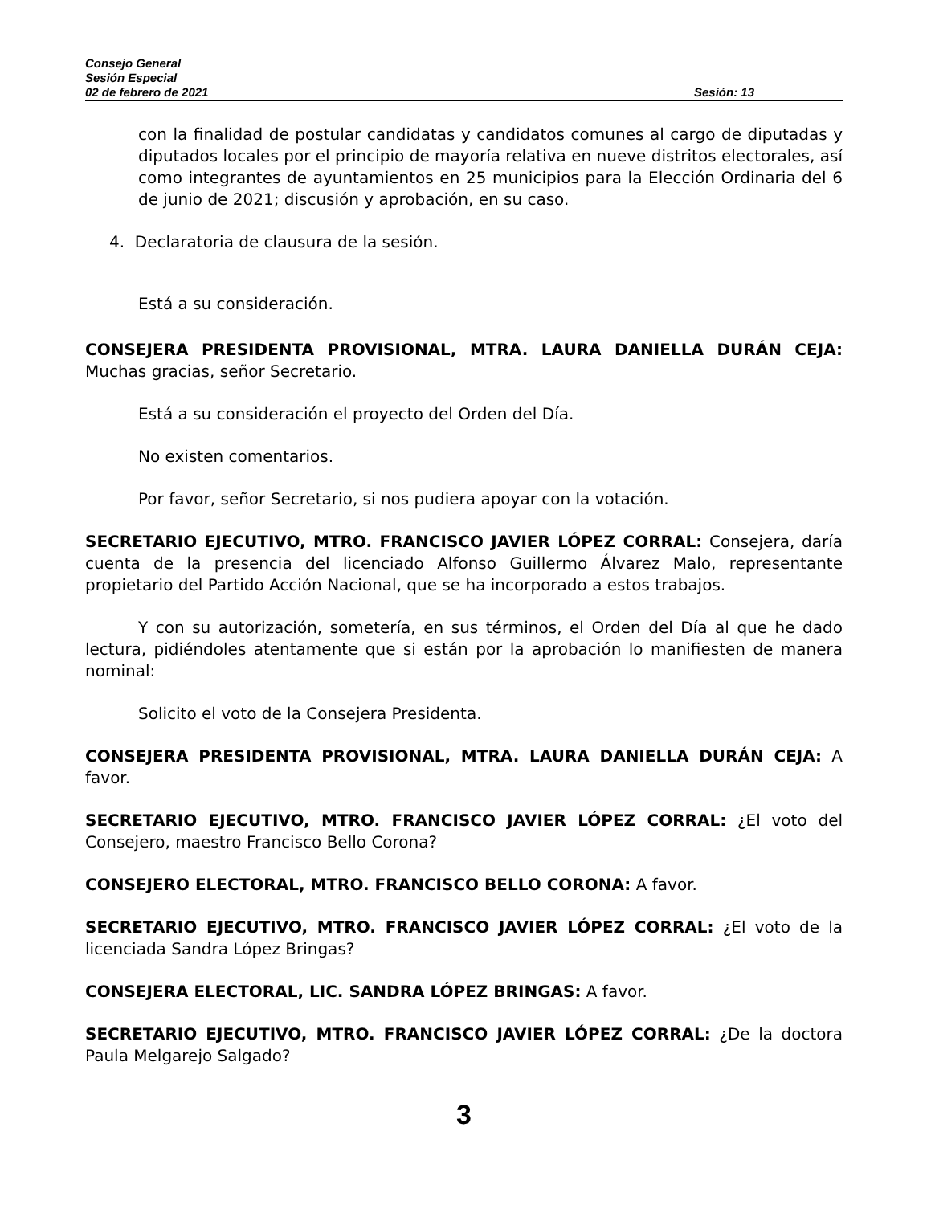Consejo General
Sesión Especial
02 de febrero de 2021 Sesión: 13
con la finalidad de postular candidatas y candidatos comunes al cargo de diputadas y diputados locales por el principio de mayoría relativa en nueve distritos electorales, así como integrantes de ayuntamientos en 25 municipios para la Elección Ordinaria del 6 de junio de 2021; discusión y aprobación, en su caso.
4. Declaratoria de clausura de la sesión.
Está a su consideración.
CONSEJERA PRESIDENTA PROVISIONAL, MTRA. LAURA DANIELLA DURÁN CEJA: Muchas gracias, señor Secretario.
Está a su consideración el proyecto del Orden del Día.
No existen comentarios.
Por favor, señor Secretario, si nos pudiera apoyar con la votación.
SECRETARIO EJECUTIVO, MTRO. FRANCISCO JAVIER LÓPEZ CORRAL: Consejera, daría cuenta de la presencia del licenciado Alfonso Guillermo Álvarez Malo, representante propietario del Partido Acción Nacional, que se ha incorporado a estos trabajos.
Y con su autorización, sometería, en sus términos, el Orden del Día al que he dado lectura, pidiéndoles atentamente que si están por la aprobación lo manifiesten de manera nominal:
Solicito el voto de la Consejera Presidenta.
CONSEJERA PRESIDENTA PROVISIONAL, MTRA. LAURA DANIELLA DURÁN CEJA: A favor.
SECRETARIO EJECUTIVO, MTRO. FRANCISCO JAVIER LÓPEZ CORRAL: ¿El voto del Consejero, maestro Francisco Bello Corona?
CONSEJERO ELECTORAL, MTRO. FRANCISCO BELLO CORONA: A favor.
SECRETARIO EJECUTIVO, MTRO. FRANCISCO JAVIER LÓPEZ CORRAL: ¿El voto de la licenciada Sandra López Bringas?
CONSEJERA ELECTORAL, LIC. SANDRA LÓPEZ BRINGAS: A favor.
SECRETARIO EJECUTIVO, MTRO. FRANCISCO JAVIER LÓPEZ CORRAL: ¿De la doctora Paula Melgarejo Salgado?
3